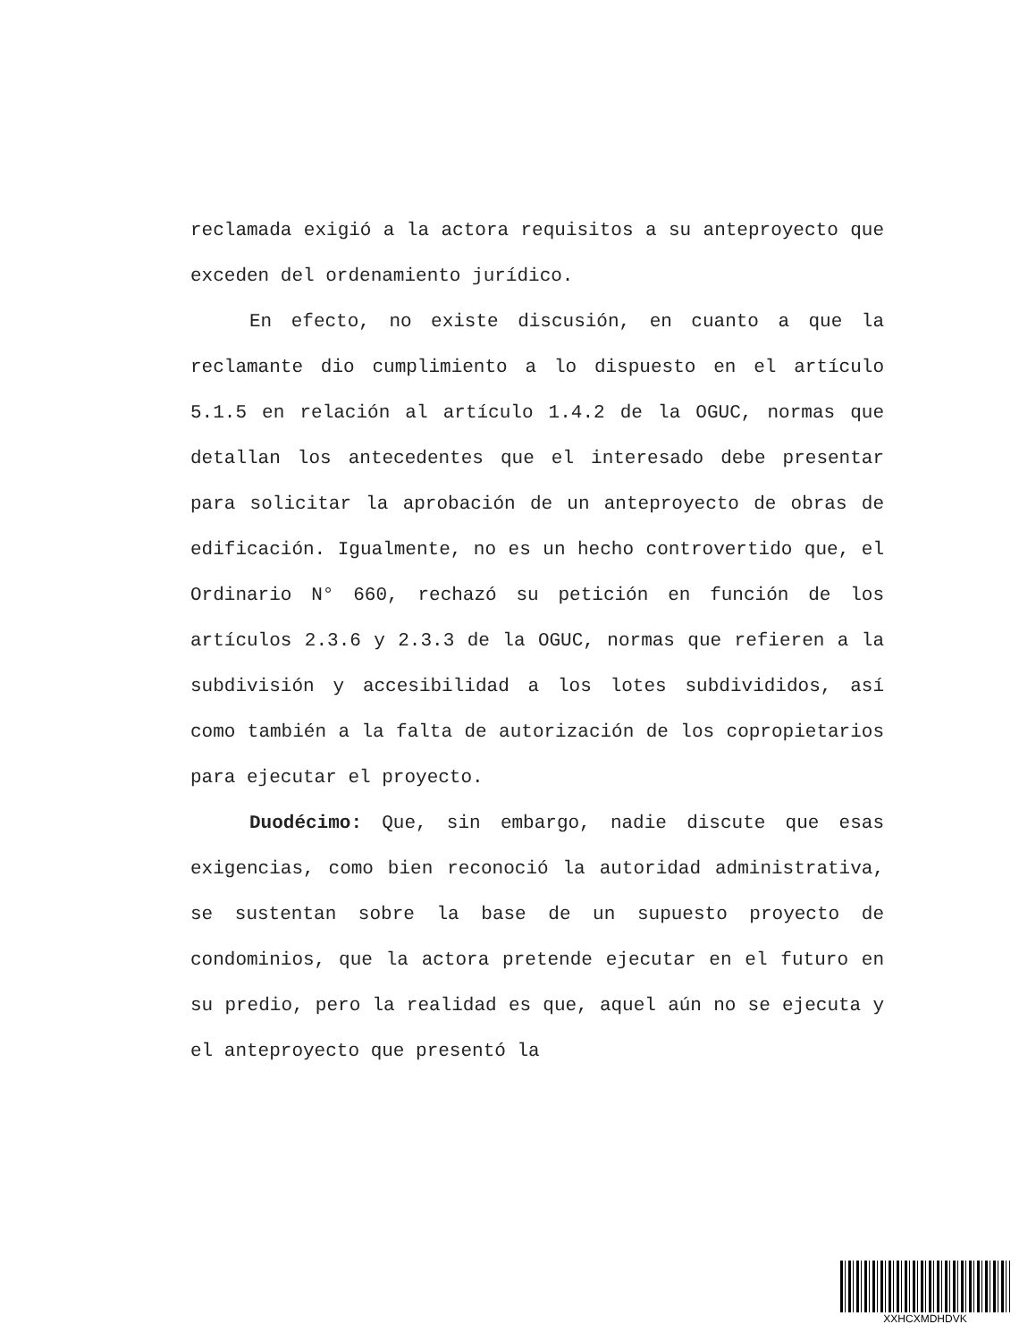reclamada exigió a la actora requisitos a su anteproyecto que exceden del ordenamiento jurídico.
En efecto, no existe discusión, en cuanto a que la reclamante dio cumplimiento a lo dispuesto en el artículo 5.1.5 en relación al artículo 1.4.2 de la OGUC, normas que detallan los antecedentes que el interesado debe presentar para solicitar la aprobación de un anteproyecto de obras de edificación. Igualmente, no es un hecho controvertido que, el Ordinario N° 660, rechazó su petición en función de los artículos 2.3.6 y 2.3.3 de la OGUC, normas que refieren a la subdivisión y accesibilidad a los lotes subdivididos, así como también a la falta de autorización de los copropietarios para ejecutar el proyecto.
Duodécimo: Que, sin embargo, nadie discute que esas exigencias, como bien reconoció la autoridad administrativa, se sustentan sobre la base de un supuesto proyecto de condominios, que la actora pretende ejecutar en el futuro en su predio, pero la realidad es que, aquel aún no se ejecuta y el anteproyecto que presentó la
XXHCXMDHDVK